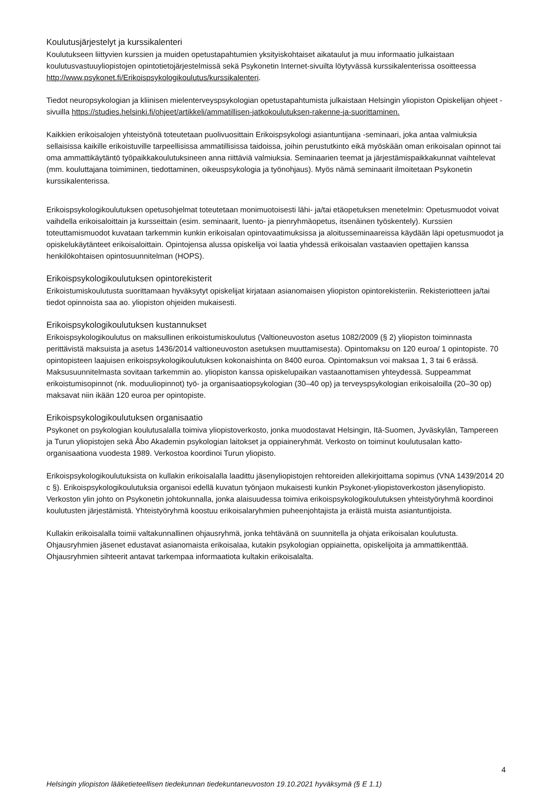Koulutusjärjestelyt ja kurssikalenteri
Koulutukseen liittyvien kurssien ja muiden opetustapahtumien yksityiskohtaiset aikataulut ja muu informaatio julkaistaan koulutusvastuuyliopistojen opintotietojärjestelmissä sekä Psykonetin Internet-sivuilta löytyvässä kurssikalenterissa osoitteessa http://www.psykonet.fi/Erikoispsykologikoulutus/kurssikalenteri.
Tiedot neuropsykologian ja kliinisen mielenterveyspsykologian opetustapahtumista julkaistaan Helsingin yliopiston Opiskelijan ohjeet -sivuilla https://studies.helsinki.fi/ohjeet/artikkeli/ammatillisen-jatkokoulutuksen-rakenne-ja-suorittaminen.
Kaikkien erikoisalojen yhteistyönä toteutetaan puolivuosittain Erikoispsykologi asiantuntijana -seminaari, joka antaa valmiuksia sellaisissa kaikille erikoistuville tarpeellisissa ammatillisissa taidoissa, joihin perustutkinto eikä myöskään oman erikoisalan opinnot tai oma ammattikäytäntö työpaikkakoulutuksineen anna riittäviä valmiuksia. Seminaarien teemat ja järjestämispaikkakunnat vaihtelevat (mm. kouluttajana toimiminen, tiedottaminen, oikeuspsykologia ja työnohjaus). Myös nämä seminaarit ilmoitetaan Psykonetin kurssikalenterissa.
Erikoispsykologikoulutuksen opetusohjelmat toteutetaan monimuotoisesti lähi- ja/tai etäopetuksen menetelmin: Opetusmuodot voivat vaihdella erikoisaloittain ja kursseittain (esim. seminaarit, luento- ja pienryhmäopetus, itsenäinen työskentely). Kurssien toteuttamismuodot kuvataan tarkemmin kunkin erikoisalan opintovaatimuksissa ja aloitusseminaareissa käydään läpi opetusmuodot ja opiskelukäytänteet erikoisaloittain. Opintojensa alussa opiskelija voi laatia yhdessä erikoisalan vastaavien opettajien kanssa henkilökohtaisen opintosuunnitelman (HOPS).
Erikoispsykologikoulutuksen opintorekisterit
Erikoistumiskoulutusta suorittamaan hyväksytyt opiskelijat kirjataan asianomaisen yliopiston opintorekisteriin. Rekisteriotteen ja/tai tiedot opinnoista saa ao. yliopiston ohjeiden mukaisesti.
Erikoispsykologikoulutuksen kustannukset
Erikoispsykologikoulutus on maksullinen erikoistumiskoulutus (Valtioneuvoston asetus 1082/2009 (§ 2) yliopiston toiminnasta perittävistä maksuista ja asetus 1436/2014 valtioneuvoston asetuksen muuttamisesta). Opintomaksu on 120 euroa/ 1 opintopiste. 70 opintopisteen laajuisen erikoispsykologikoulutuksen kokonaishinta on 8400 euroa. Opintomaksun voi maksaa 1, 3 tai 6 erässä. Maksusuunnitelmasta sovitaan tarkemmin ao. yliopiston kanssa opiskelupaikan vastaanottamisen yhteydessä. Suppeammat erikoistumisopinnot (nk. moduuliopinnot) työ- ja organisaatiopsykologian (30–40 op) ja terveyspsykologian erikoisaloilla (20–30 op) maksavat niin ikään 120 euroa per opintopiste.
Erikoispsykologikoulutuksen organisaatio
Psykonet on psykologian koulutusalalla toimiva yliopistoverkosto, jonka muodostavat Helsingin, Itä-Suomen, Jyväskylän, Tampereen ja Turun yliopistojen sekä Åbo Akademin psykologian laitokset ja oppiaineryhmät. Verkosto on toiminut koulutusalan katto-organisaationa vuodesta 1989. Verkostoa koordinoi Turun yliopisto.
Erikoispsykologikoulutuksista on kullakin erikoisalalla laadittu jäsenyliopistojen rehtoreiden allekirjoittama sopimus (VNA 1439/2014 20 c §). Erikoispsykologikoulutuksia organisoi edellä kuvatun työnjaon mukaisesti kunkin Psykonet-yliopistoverkoston jäsenyliopisto. Verkoston ylin johto on Psykonetin johtokunnalla, jonka alaisuudessa toimiva erikoispsykologikoulutuksen yhteistyöryhmä koordinoi koulutusten järjestämistä. Yhteistyöryhmä koostuu erikoisalaryhmien puheenjohtajista ja eräistä muista asiantuntijoista.
Kullakin erikoisalalla toimii valtakunnallinen ohjausryhmä, jonka tehtävänä on suunnitella ja ohjata erikoisalan koulutusta. Ohjausryhmien jäsenet edustavat asianomaista erikoisalaa, kutakin psykologian oppiainetta, opiskelijoita ja ammattikenttää. Ohjausryhmien sihteerit antavat tarkempaa informaatiota kultakin erikoisalalta.
4
Helsingin yliopiston lääketieteellisen tiedekunnan tiedekuntaneuvoston 19.10.2021 hyväksymä (§ E 1.1)